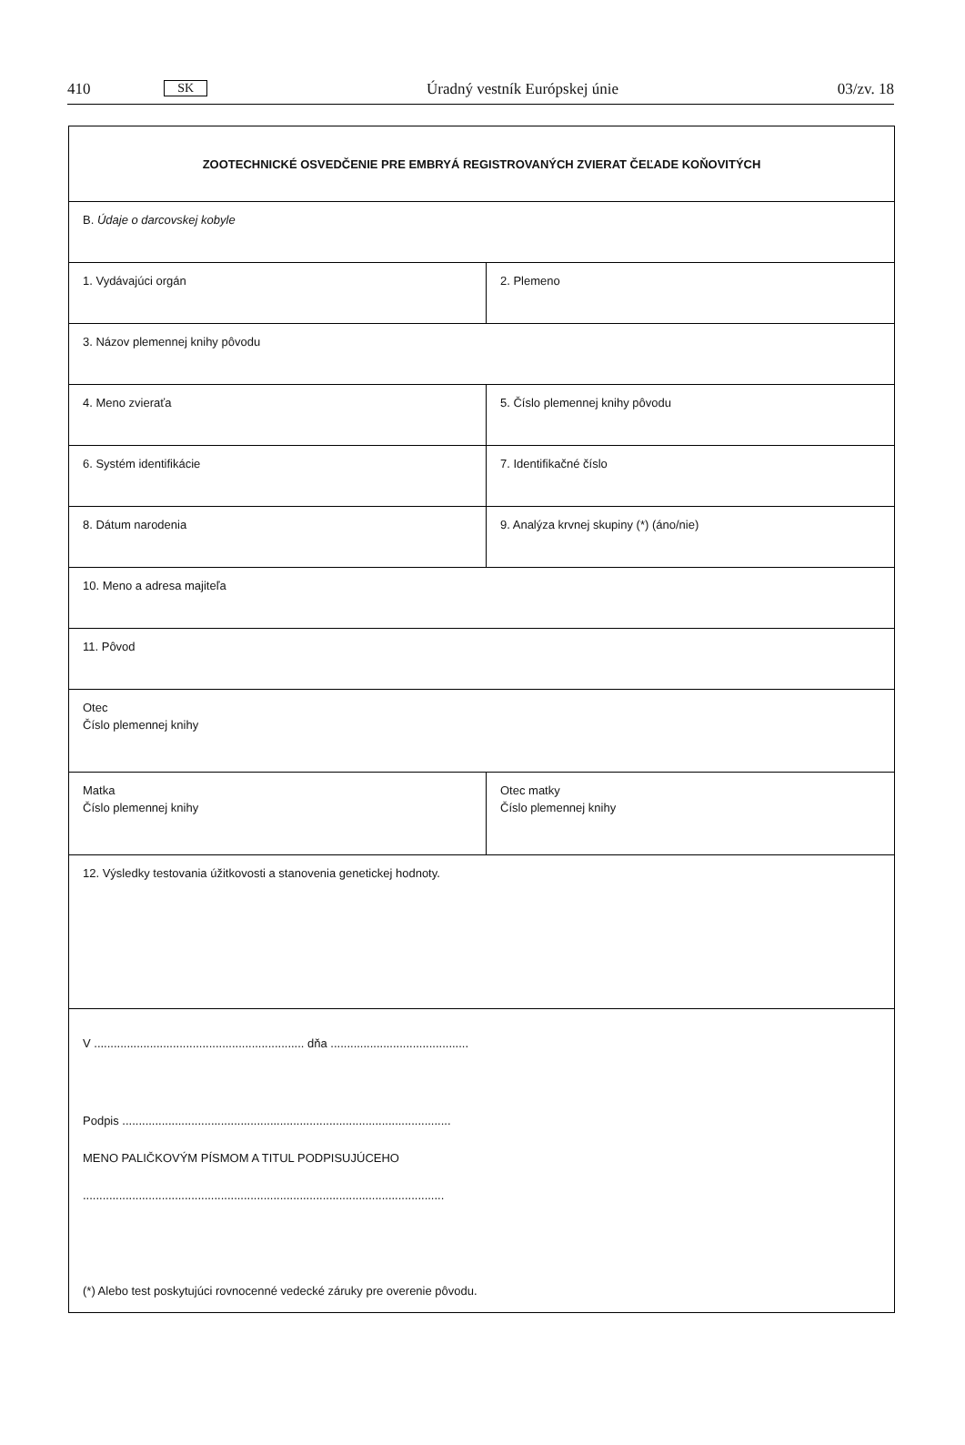410 SK Úradný vestník Európskej únie 03/zv. 18
| ZOOTECHNICKÉ OSVEDČENIE PRE EMBRYÁ REGISTROVANÝCH ZVIERAT ČEĽADE KOŇOVITÝCH | |
| B. Údaje o darcovskej kobyle | |
| 1. Vydávajúci orgán | 2. Plemeno |
| 3. Názov plemennej knihy pôvodu | |
| 4. Meno zvieraťa | 5. Číslo plemennej knihy pôvodu |
| 6. Systém identifikácie | 7. Identifikačné číslo |
| 8. Dátum narodenia | 9. Analýza krvnej skupiny (*) (áno/nie) |
| 10. Meno a adresa majiteľa | |
| 11. Pôvod | |
| Otec Číslo plemennej knihy | |
| Matka Číslo plemennej knihy | Otec matky Číslo plemennej knihy |
| 12. Výsledky testovania úžitkovosti a stanovenia genetickej hodnoty. | |
| V ................................................................ dňa .......................................... Podpis .................................................................................................... MENO PALIČKOVÝM PÍSMOM A TITUL PODPISUJÚCEHO .............................................................................................................. (*) Alebo test poskytujúci rovnocenné vedecké záruky pre overenie pôvodu. | |